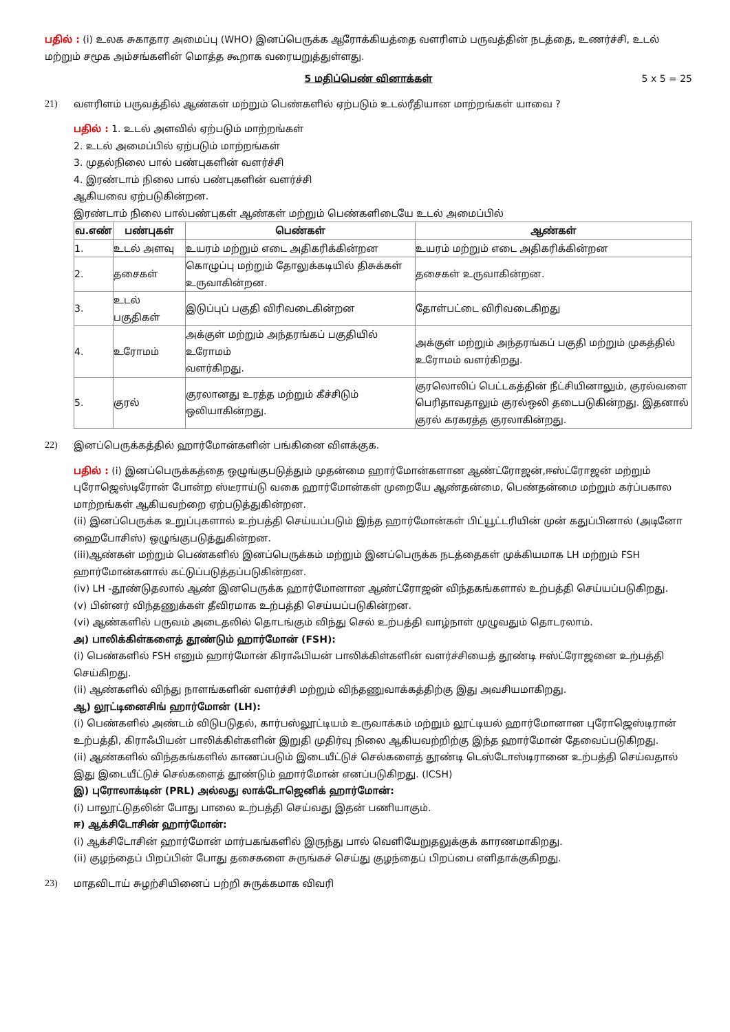பதில் : (i) உலக சுகாதார அமைப்பு (WHO) இனப்பெருக்க ஆரோக்கியத்தை வளரிளம் பருவத்தின் நடத்தை, உணர்ச்சி, உடல் மற்றும் சமூக அம்சங்களின் மொத்த கூறாக வரையறுத்துள்ளது.
5 மதிப்பெண் வினாக்கள் 5 x 5 = 25
21) வளரிளம் பருவத்தில் ஆண்கள் மற்றும் பெண்களில் ஏற்படும் உடல்ரீதியான மாற்றங்கள் யாவை ?
பதில் : 1. உடல் அளவில் ஏற்படும் மாற்றங்கள்
2. உடல் அமைப்பில் ஏற்படும் மாற்றங்கள்
3. முதல்நிலை பால் பண்புகளின் வளர்ச்சி
4. இரண்டாம் நிலை பால் பண்புகளின் வளர்ச்சி
ஆகியவை ஏற்படுகின்றன.
இரண்டாம் நிலை பால்பண்புகள் ஆண்கள் மற்றும் பெண்களிடையே உடல் அமைப்பில்
| வ.எண் | பண்புகள் | பெண்கள் | ஆண்கள் |
| --- | --- | --- | --- |
| 1. | உடல் அளவு | உயரம் மற்றும் எடை அதிகரிக்கின்றன | உயரம் மற்றும் எடை அதிகரிக்கின்றன |
| 2. | தசைகள் | கொழுப்பு மற்றும் தோலுக்கடியில் திசுக்கள் உருவாகின்றன. | தசைகள் உருவாகின்றன. |
| 3. | உடல் பகுதிகள் | இடுப்புப் பகுதி விரிவடைகின்றன | தோள்பட்டை விரிவடைகிறது |
| 4. | உரோமம் | அக்குள் மற்றும் அந்தரங்கப் பகுதியில் உரோமம் வளர்கிறது. | அக்குள் மற்றும் அந்தரங்கப் பகுதி மற்றும் முகத்தில் உரோமம் வளர்கிறது. |
| 5. | குரல் | குரலானது உரத்த மற்றும் கீச்சிடும் ஒலியாகின்றது. | குரலொலிப் பெட்டகத்தின் நீட்சியினாலும், குரல்வளை பெரிதாவதாலும் குரல்ஒலி தடைபடுகின்றது. இதனால் குரல் கரகரத்த குரலாகின்றது. |
22) இனப்பெருக்கத்தில் ஹார்மோன்களின் பங்கினை விளக்குக.
பதில் : (i) இனப்பெருக்கத்தை ஒழுங்குபடுத்தும் முதன்மை ஹார்மோன்களான ஆண்ட்ரோஜன்,ஈஸ்ட்ரோஜன் மற்றும் புரோஜெஸ்டிரோன் போன்ற ஸ்டீராய்டு வகை ஹார்மோன்கள் முறையே ஆண்தன்மை, பெண்தன்மை மற்றும் கர்ப்பகால மாற்றங்கள் ஆகியவற்றை ஏற்படுத்துகின்றன.
(ii) இனப்பெருக்க உறுப்புகளால் உற்பத்தி செய்யப்படும் இந்த ஹார்மோன்கள் பிட்யூட்டரியின் முன் கதுப்பினால் (அடினோ ஹைபோசிஸ்) ஒழுங்குபடுத்துகின்றன.
(iii)ஆண்கள் மற்றும் பெண்களில் இனப்பெருக்கம் மற்றும் இனப்பெருக்க நடத்தைகள் முக்கியமாக LH மற்றும் FSH ஹார்மோன்களால் கட்டுப்படுத்தப்படுகின்றன.
(iv) LH -தூண்டுதலால் ஆண் இனபெருக்க ஹார்மோனான ஆண்ட்ரோஜன் விந்தகங்களால் உற்பத்தி செய்யப்படுகிறது.
(v) பின்னர் விந்தணுக்கள் தீவிரமாக உற்பத்தி செய்யப்படுகின்றன.
(vi) ஆண்களில் பருவம் அடைதலில் தொடங்கும் விந்து செல் உற்பத்தி வாழ்நாள் முழுவதும் தொடரலாம்.
அ) பாலிக்கிள்களைத் தூண்டும் ஹார்மோன் (FSH):
(i) பெண்களில் FSH எனும் ஹார்மோன் கிராஃபியன் பாலிக்கிள்களின் வளர்ச்சியைத் தூண்டி ஈஸ்ட்ரோஜனை உற்பத்தி செய்கிறது.
(ii) ஆண்களில் விந்து நாளங்களின் வளர்ச்சி மற்றும் விந்தணுவாக்கத்திற்கு இது அவசியமாகிறது.
ஆ) லூட்டினைசிங் ஹார்மோன் (LH):
(i) பெண்களில் அண்டம் விடுபடுதல், கார்பஸ்லூட்டியம் உருவாக்கம் மற்றும் லூட்டியல் ஹார்மோனான புரோஜெஸ்டிரான் உற்பத்தி, கிராஃபியன் பாலிக்கிள்களின் இறுதி முதிர்வு நிலை ஆகியவற்றிற்கு இந்த ஹார்மோன் தேவைப்படுகிறது.
(ii) ஆண்களில் விந்தகங்களில் காணப்படும் இடையீட்டுச் செல்களைத் தூண்டி டெஸ்டோஸ்டிரானை உற்பத்தி செய்வதால் இது இடையீட்டுச் செல்களைத் தூண்டும் ஹார்மோன் எனப்படுகிறது. (ICSH)
இ) புரோலாக்டின் (PRL) அல்லது லாக்டோஜெனிக் ஹார்மோன்:
(i) பாலூட்டுதலின் போது பாலை உற்பத்தி செய்வது இதன் பணியாகும்.
ஈ) ஆக்சிடோசின் ஹார்மோன்:
(i) ஆக்சிடோசின் ஹார்மோன் மார்பகங்களில் இருந்து பால் வெளியேறுதலுக்குக் காரணமாகிறது.
(ii) குழந்தைப் பிறப்பின் போது தசைகளை சுருங்கச் செய்து குழந்தைப் பிறப்பை எளிதாக்குகிறது.
23) மாதவிடாய் சுழற்சியினைப் பற்றி சுருக்கமாக விவரி